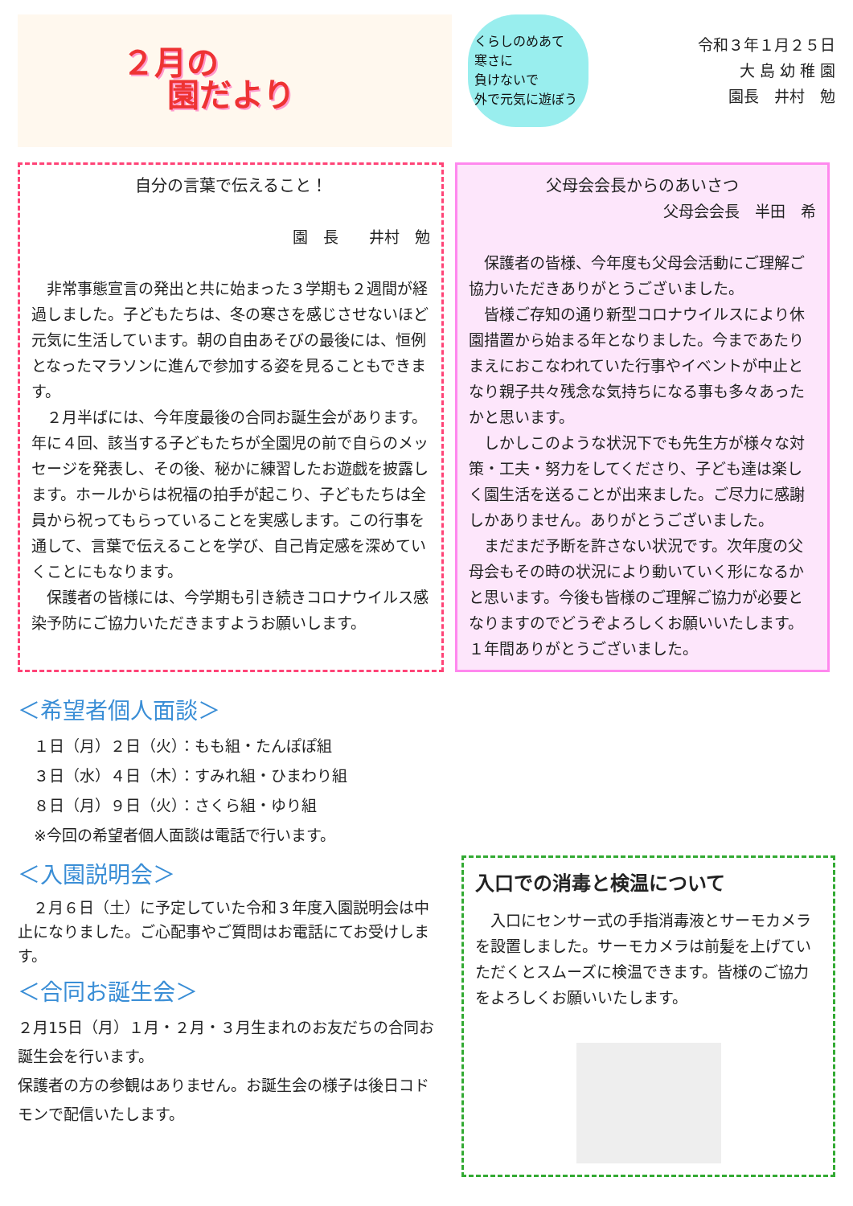２月の
園だより
くらしのめあて
寒さに
負けないで
外で元気に遊ぼう
令和３年１月２５日
大 島 幼 稚 園
園長　井村　勉
自分の言葉で伝えること！
園　長　　井村　勉
　非常事態宣言の発出と共に始まった３学期も２週間が経過しました。子どもたちは、冬の寒さを感じさせないほど元気に生活しています。朝の自由あそびの最後には、恒例となったマラソンに進んで参加する姿を見ることもできます。
　２月半ばには、今年度最後の合同お誕生会があります。年に４回、該当する子どもたちが全園児の前で自らのメッセージを発表し、その後、秘かに練習したお遊戯を披露します。ホールからは祝福の拍手が起こり、子どもたちは全員から祝ってもらっていることを実感します。この行事を通して、言葉で伝えることを学び、自己肯定感を深めていくことにもなります。
　保護者の皆様には、今学期も引き続きコロナウイルス感染予防にご協力いただきますようお願いします。
父母会会長からのあいさつ
父母会会長　半田　希　
　保護者の皆様、今年度も父母会活動にご理解ご協力いただきありがとうございました。
　皆様ご存知の通り新型コロナウイルスにより休園措置から始まる年となりました。今まであたりまえにおこなわれていた行事やイベントが中止となり親子共々残念な気持ちになる事も多々あったかと思います。
　しかしこのような状況下でも先生方が様々な対策・工夫・努力をしてくださり、子ども達は楽しく園生活を送ることが出来ました。ご尽力に感謝しかありません。ありがとうございました。
　まだまだ予断を許さない状況です。次年度の父母会もその時の状況により動いていく形になるかと思います。今後も皆様のご理解ご協力が必要となりますのでどうぞよろしくお願いいたします。１年間ありがとうございました。
＜希望者個人面談＞
１日（月）２日（火）：もも組・たんぽぽ組
３日（水）４日（木）：すみれ組・ひまわり組
８日（月）９日（火）：さくら組・ゆり組
※今回の希望者個人面談は電話で行います。
＜入園説明会＞
　２月６日（土）に予定していた令和３年度入園説明会は中止になりました。ご心配事やご質問はお電話にてお受けします。
＜合同お誕生会＞
２月15日（月）１月・２月・３月生まれのお友だちの合同お誕生会を行います。
保護者の方の参観はありません。お誕生会の様子は後日コドモンで配信いたします。
入口での消毒と検温について
　入口にセンサー式の手指消毒液とサーモカメラを設置しました。サーモカメラは前髪を上げていただくとスムーズに検温できます。皆様のご協力をよろしくお願いいたします。